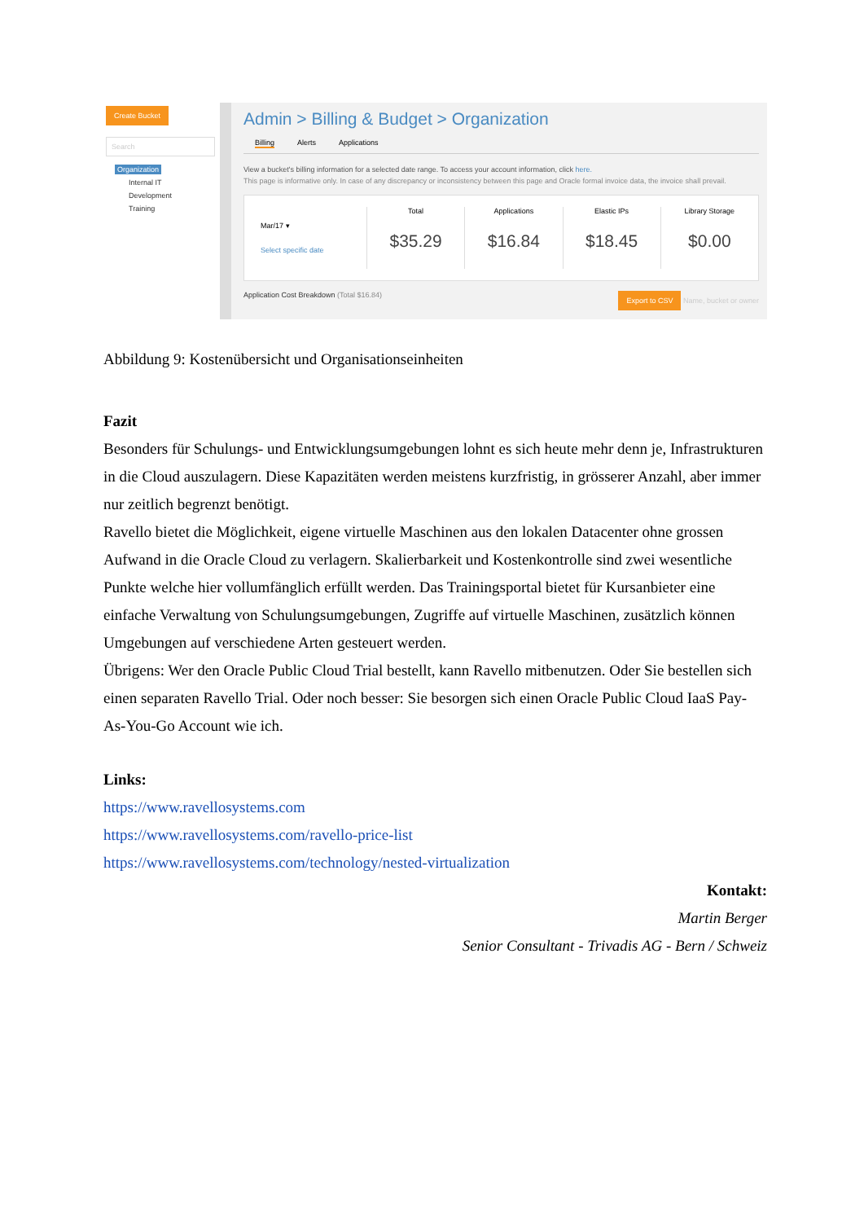Create Bucket
Search
Organization
Internal IT
Development
Training
Admin > Billing & Budget > Organization
Billing Alerts Applications
View a bucket's billing information for a selected date range. To access your account information, click here.
This page is informative only. In case of any discrepancy or inconsistency between this page and Oracle formal invoice data, the invoice shall prevail.
Mar/17 ▾
Select specific date
Total
$35.29
Applications
$16.84
Elastic IPs
$18.45
Library Storage
$0.00
Application Cost Breakdown (Total $16.84) Export to CSV Name, bucket or owner
Abbildung 9: Kostenübersicht und Organisationseinheiten
Fazit
Besonders für Schulungs- und Entwicklungsumgebungen lohnt es sich heute mehr denn je, Infrastrukturen in die Cloud auszulagern. Diese Kapazitäten werden meistens kurzfristig, in grösserer Anzahl, aber immer nur zeitlich begrenzt benötigt.
Ravello bietet die Möglichkeit, eigene virtuelle Maschinen aus den lokalen Datacenter ohne grossen Aufwand in die Oracle Cloud zu verlagern. Skalierbarkeit und Kostenkontrolle sind zwei wesentliche Punkte welche hier vollumfänglich erfüllt werden. Das Trainingsportal bietet für Kursanbieter eine einfache Verwaltung von Schulungsumgebungen, Zugriffe auf virtuelle Maschinen, zusätzlich können Umgebungen auf verschiedene Arten gesteuert werden.
Übrigens: Wer den Oracle Public Cloud Trial bestellt, kann Ravello mitbenutzen. Oder Sie bestellen sich einen separaten Ravello Trial. Oder noch besser: Sie besorgen sich einen Oracle Public Cloud IaaS Pay-As-You-Go Account wie ich.
Links:
https://www.ravellosystems.com
https://www.ravellosystems.com/ravello-price-list
https://www.ravellosystems.com/technology/nested-virtualization
Kontakt:
Martin Berger
Senior Consultant - Trivadis AG - Bern / Schweiz